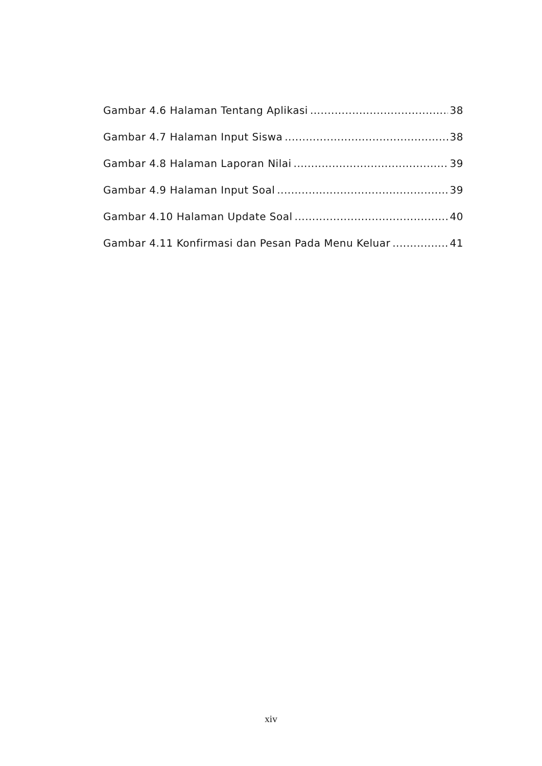Gambar 4.6 Halaman Tentang Aplikasi 38
Gambar 4.7 Halaman Input Siswa 38
Gambar 4.8 Halaman Laporan Nilai 39
Gambar 4.9 Halaman Input Soal 39
Gambar 4.10 Halaman Update Soal 40
Gambar 4.11 Konfirmasi dan Pesan Pada Menu Keluar 41
xiv